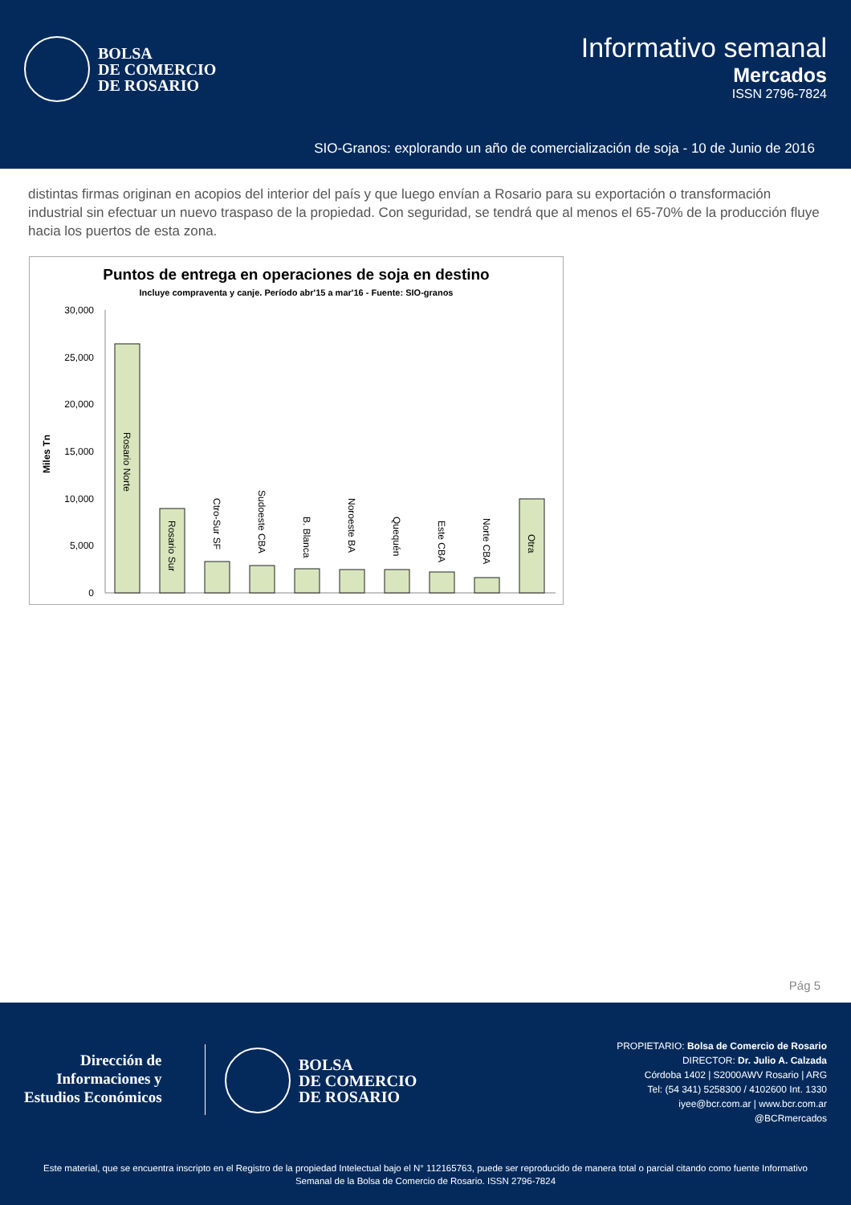BOLSA
DE COMERCIO
DE ROSARIO
Informativo semanal
Mercados
ISSN 2796-7824
SIO-Granos: explorando un año de comercialización de soja - 10 de Junio de 2016
distintas firmas originan en acopios del interior del país y que luego envían a Rosario para su exportación o transformación industrial sin efectuar un nuevo traspaso de la propiedad. Con seguridad, se tendrá que al menos el 65-70% de la producción fluye hacia los puertos de esta zona.
Puntos de entrega en operaciones de soja en destino
Incluye compraventa y canje. Período abr'15 a mar'16 - Fuente: SIO-granos
Miles Tn
30,000
25,000
20,000
15,000
10,000
5,000
0
Rosario Norte
Rosario Sur
Ctro-Sur SF
Sudoeste CBA
B. Blanca
Noroeste BA
Quequén
Este CBA
Norte CBA
Otra
Pág 5
Dirección de
Informaciones y
Estudios Económicos
BOLSA
DE COMERCIO
DE ROSARIO
PROPIETARIO: Bolsa de Comercio de Rosario
DIRECTOR: Dr. Julio A. Calzada
Córdoba 1402 | S2000AWV Rosario | ARG
Tel: (54 341) 5258300 / 4102600 Int. 1330
iyee@bcr.com.ar | www.bcr.com.ar
@BCRmercados
Este material, que se encuentra inscripto en el Registro de la propiedad Intelectual bajo el N° 112165763, puede ser reproducido de manera total o parcial citando como fuente Informativo Semanal de la Bolsa de Comercio de Rosario. ISSN 2796-7824